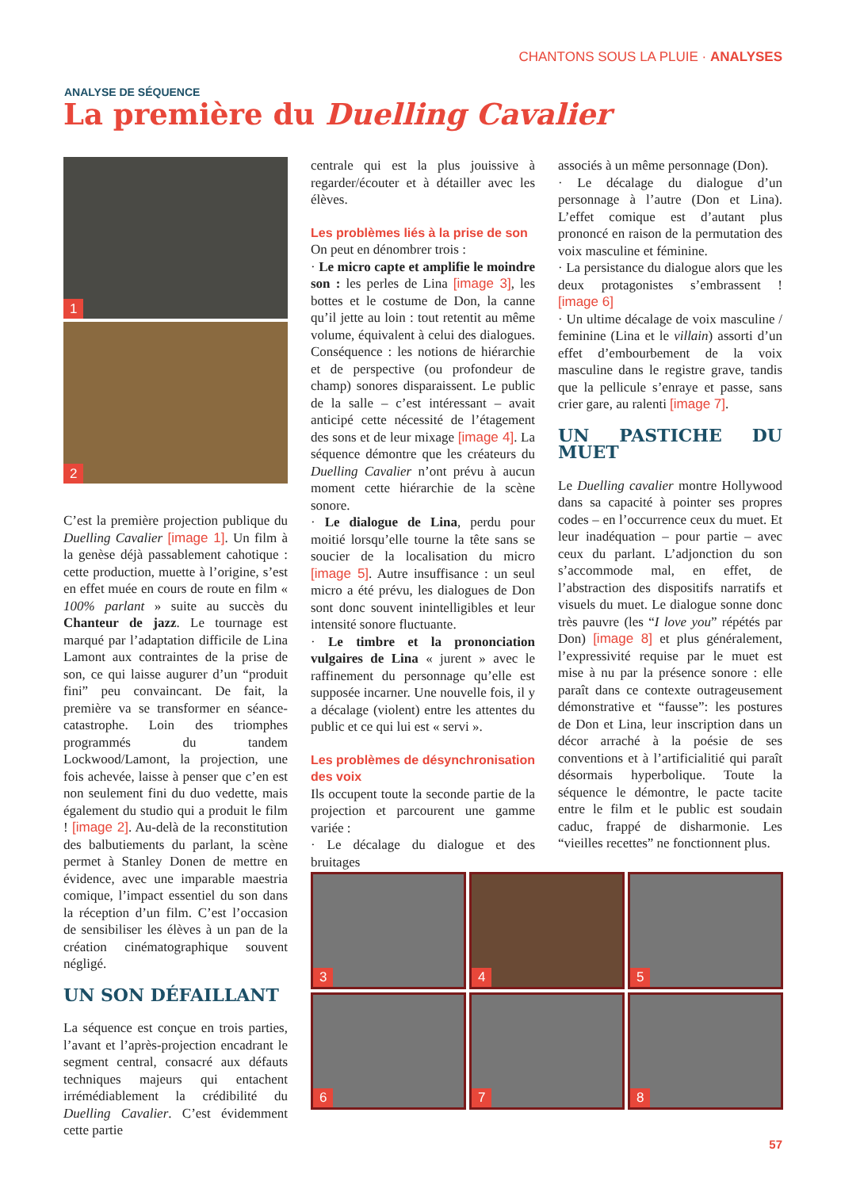CHANTONS SOUS LA PLUIE · ANALYSES
ANALYSE DE SÉQUENCE
La première du Duelling Cavalier
1
2
C’est la première projection publique du Duelling Cavalier [image 1]. Un film à la genèse déjà passablement cahotique : cette production, muette à l’origine, s’est en effet muée en cours de route en film « 100% parlant » suite au succès du Chanteur de jazz. Le tournage est marqué par l’adaptation difficile de Lina Lamont aux contraintes de la prise de son, ce qui laisse augurer d’un “produit fini” peu convaincant. De fait, la première va se transformer en séance-catastrophe. Loin des triomphes programmés du tandem Lockwood/Lamont, la projection, une fois achevée, laisse à penser que c’en est non seulement fini du duo vedette, mais également du studio qui a produit le film ! [image 2]. Au-delà de la reconstitution des balbutiements du parlant, la scène permet à Stanley Donen de mettre en évidence, avec une imparable maestria comique, l’impact essentiel du son dans la réception d’un film. C’est l’occasion de sensibiliser les élèves à un pan de la création cinématographique souvent négligé.
UN SON DÉFAILLANT
La séquence est conçue en trois parties, l’avant et l’après-projection encadrant le segment central, consacré aux défauts techniques majeurs qui entachent irrémédiablement la crédibilité du Duelling Cavalier. C’est évidemment cette partie
centrale qui est la plus jouissive à regarder/écouter et à détailler avec les élèves.
Les problèmes liés à la prise de son
On peut en dénombrer trois :
· Le micro capte et amplifie le moindre son : les perles de Lina [image 3], les bottes et le costume de Don, la canne qu’il jette au loin : tout retentit au même volume, équivalent à celui des dialogues. Conséquence : les notions de hiérarchie et de perspective (ou profondeur de champ) sonores disparaissent. Le public de la salle – c’est intéressant – avait anticipé cette nécessité de l’étagement des sons et de leur mixage [image 4]. La séquence démontre que les créateurs du Duelling Cavalier n’ont prévu à aucun moment cette hiérarchie de la scène sonore.
· Le dialogue de Lina, perdu pour moitié lorsqu’elle tourne la tête sans se soucier de la localisation du micro [image 5]. Autre insuffisance : un seul micro a été prévu, les dialogues de Don sont donc souvent inintelligibles et leur intensité sonore fluctuante.
· Le timbre et la prononciation vulgaires de Lina « jurent » avec le raffinement du personnage qu’elle est supposée incarner. Une nouvelle fois, il y a décalage (violent) entre les attentes du public et ce qui lui est « servi ».
Les problèmes de désynchronisation des voix
Ils occupent toute la seconde partie de la projection et parcourent une gamme variée :
· Le décalage du dialogue et des bruitages
associés à un même personnage (Don).
· Le décalage du dialogue d’un personnage à l’autre (Don et Lina). L’effet comique est d’autant plus prononcé en raison de la permutation des voix masculine et féminine.
· La persistance du dialogue alors que les deux protagonistes s’embrassent ! [image 6]
· Un ultime décalage de voix masculine / feminine (Lina et le villain) assorti d’un effet d’embourbement de la voix masculine dans le registre grave, tandis que la pellicule s’enraye et passe, sans crier gare, au ralenti [image 7].
UN PASTICHE DU MUET
Le Duelling cavalier montre Hollywood dans sa capacité à pointer ses propres codes – en l’occurrence ceux du muet. Et leur inadéquation – pour partie – avec ceux du parlant. L’adjonction du son s’accommode mal, en effet, de l’abstraction des dispositifs narratifs et visuels du muet. Le dialogue sonne donc très pauvre (les “I love you” répétés par Don) [image 8] et plus généralement, l’expressivité requise par le muet est mise à nu par la présence sonore : elle paraît dans ce contexte outrageusement démonstrative et “fausse”: les postures de Don et Lina, leur inscription dans un décor arraché à la poésie de ses conventions et à l’artificialitié qui paraît désormais hyperbolique. Toute la séquence le démontre, le pacte tacite entre le film et le public est soudain caduc, frappé de disharmonie. Les “vieilles recettes” ne fonctionnent plus.
3
4
5
6
7
8
57